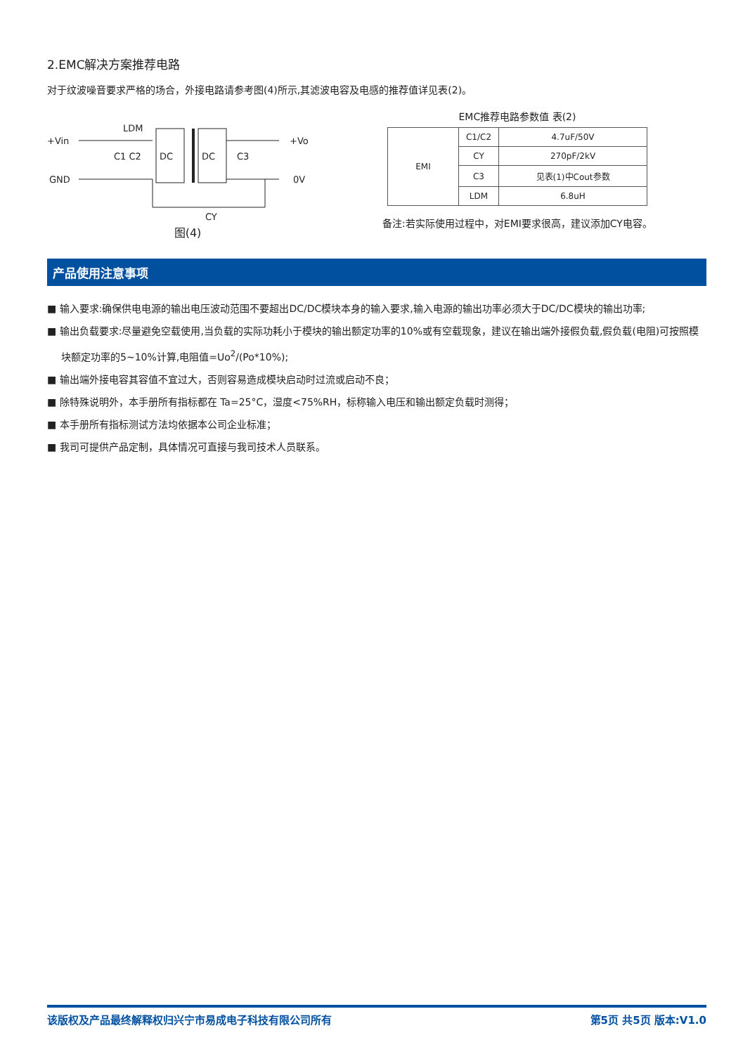2.EMC解决方案推荐电路
对于纹波噪音要求严格的场合，外接电路请参考图(4)所示,其滤波电容及电感的推荐值详见表(2)。
+Vin
GND
LDM
DC
DC
+Vo
0V
C1 C2
C3
CY
图(4)
EMC推荐电路参数值 表(2)
| EMI | C1/C2 | 4.7uF/50V |
| | CY | 270pF/2kV |
| | C3 | 见表(1)中Cout参数 |
| | LDM | 6.8uH |
备注:若实际使用过程中，对EMI要求很高，建议添加CY电容。
产品使用注意事项
■ 输入要求:确保供电电源的输出电压波动范围不要超出DC/DC模块本身的输入要求,输入电源的输出功率必须大于DC/DC模块的输出功率;
■ 输出负载要求:尽量避免空载使用,当负载的实际功耗小于模块的输出额定功率的10%或有空载现象，建议在输出端外接假负载,假负载(电阻)可按照模块额定功率的5~10%计算,电阻值=Uo<sup>2</sup>/(Po*10%);
■ 输出端外接电容其容值不宜过大，否则容易造成模块启动时过流或启动不良；
■ 除特殊说明外，本手册所有指标都在 Ta=25°C，湿度<75%RH，标称输入电压和输出额定负载时测得；
■ 本手册所有指标测试方法均依据本公司企业标准；
■ 我司可提供产品定制，具体情况可直接与我司技术人员联系。
该版权及产品最终解释权归兴宁市易成电子科技有限公司所有 第5页 共5页 版本:V1.0